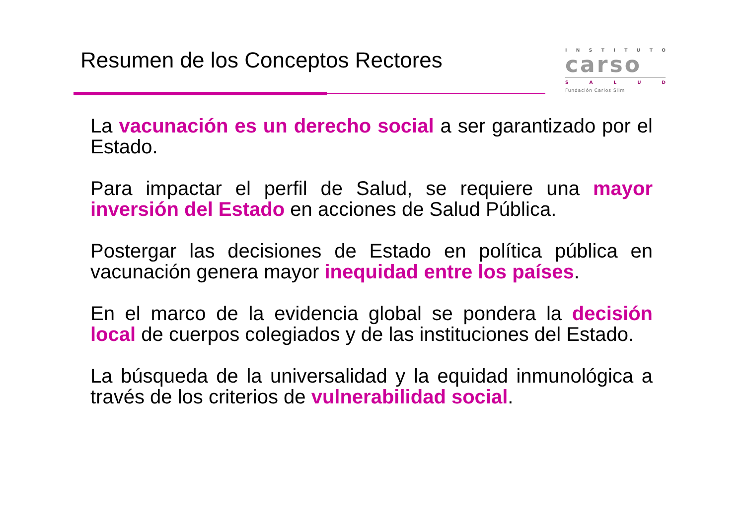Resumen de los Conceptos Rectores
INSTITUTO
carso
SALUD
Fundación Carlos Slim
La vacunación es un derecho social a ser garantizado por el Estado.
Para impactar el perfil de Salud, se requiere una mayor inversión del Estado en acciones de Salud Pública.
Postergar las decisiones de Estado en política pública en vacunación genera mayor inequidad entre los países.
En el marco de la evidencia global se pondera la decisión local de cuerpos colegiados y de las instituciones del Estado.
La búsqueda de la universalidad y la equidad inmunológica a través de los criterios de vulnerabilidad social.